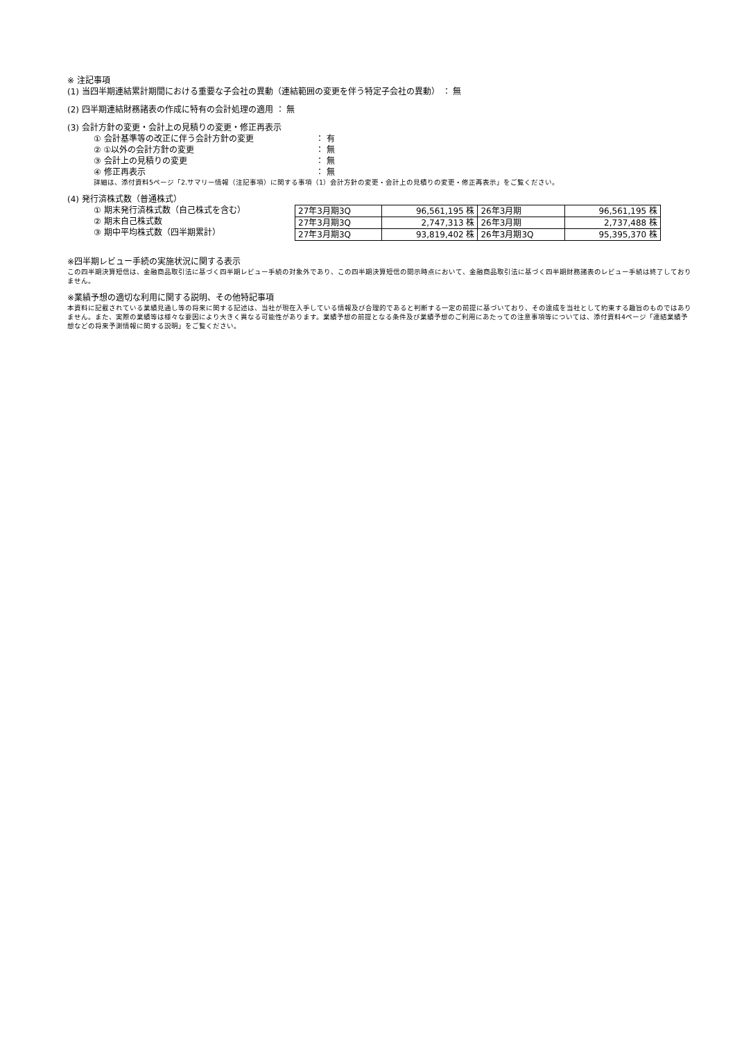※ 注記事項
(1) 当四半期連結累計期間における重要な子会社の異動（連結範囲の変更を伴う特定子会社の異動） ： 無
(2) 四半期連結財務諸表の作成に特有の会計処理の適用 ： 無
(3) 会計方針の変更・会計上の見積りの変更・修正再表示
① 会計基準等の改正に伴う会計方針の変更 ： 有
② ①以外の会計方針の変更 ： 無
③ 会計上の見積りの変更 ： 無
④ 修正再表示 ： 無
詳細は、添付資料5ページ「2.サマリー情報（注記事項）に関する事項（1）会計方針の変更・会計上の見積りの変更・修正再表示」をご覧ください。
(4) 発行済株式数（普通株式）
① 期末発行済株式数（自己株式を含む）
② 期末自己株式数
③ 期中平均株式数（四半期累計）
| 27年3月期3Q | 96,561,195 株 | 26年3月期 | 96,561,195 株 |
| 27年3月期3Q | 2,747,313 株 | 26年3月期 | 2,737,488 株 |
| 27年3月期3Q | 93,819,402 株 | 26年3月期3Q | 95,395,370 株 |
※四半期レビュー手続の実施状況に関する表示
この四半期決算短信は、金融商品取引法に基づく四半期レビュー手続の対象外であり、この四半期決算短信の開示時点において、金融商品取引法に基づく四半期財務諸表のレビュー手続は終了しておりません。
※業績予想の適切な利用に関する説明、その他特記事項
本資料に記載されている業績見通し等の将来に関する記述は、当社が現在入手している情報及び合理的であると判断する一定の前提に基づいており、その達成を当社として約束する趣旨のものではありません。また、実際の業績等は様々な要因により大きく異なる可能性があります。業績予想の前提となる条件及び業績予想のご利用にあたっての注意事項等については、添付資料4ページ「連結業績予想などの将来予測情報に関する説明」をご覧ください。